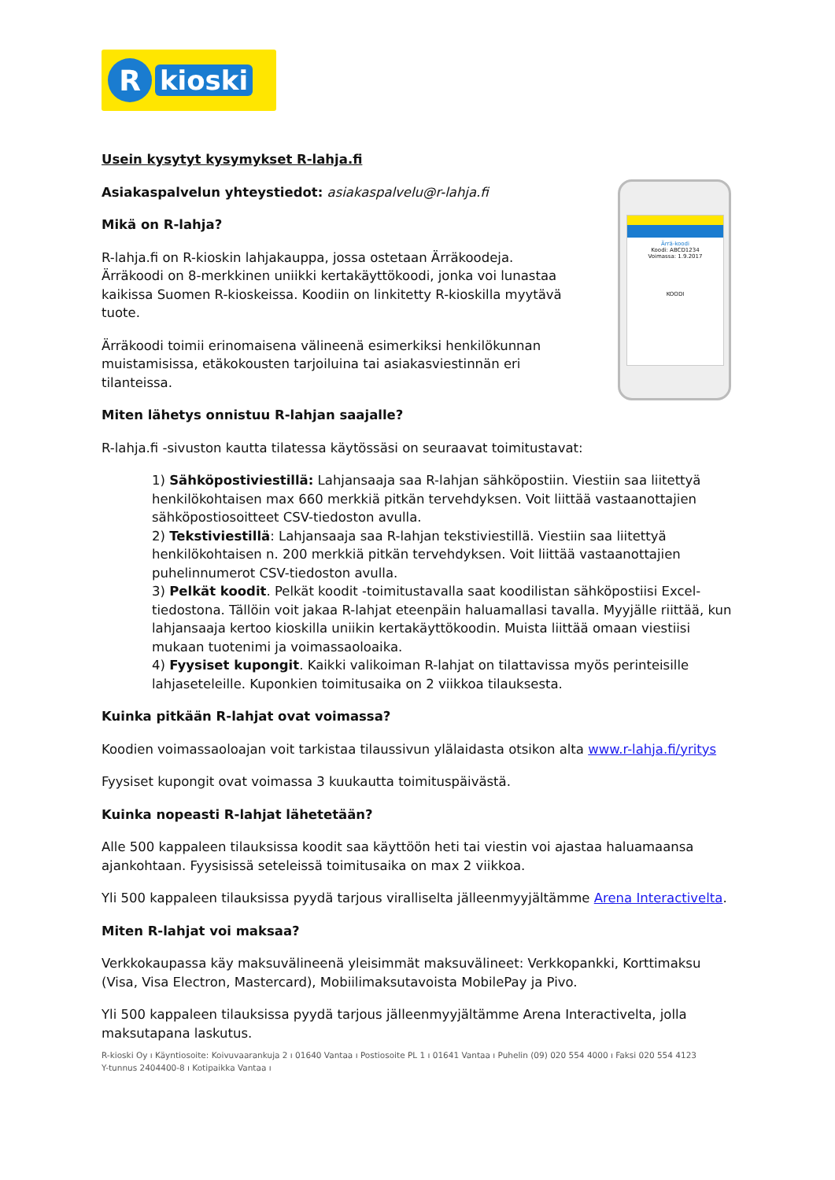R
kioski
Ärrä-koodi
Koodi: ABCD1234
Voimassa: 1.9.2017
KOODI
Usein kysytyt kysymykset R-lahja.fi
Asiakaspalvelun yhteystiedot: asiakaspalvelu@r-lahja.fi
Mikä on R-lahja?
R-lahja.fi on R-kioskin lahjakauppa, jossa ostetaan Ärräkoodeja. Ärräkoodi on 8-merkkinen uniikki kertakäyttökoodi, jonka voi lunastaa kaikissa Suomen R-kioskeissa. Koodiin on linkitetty R-kioskilla myytävä tuote.
Ärräkoodi toimii erinomaisena välineenä esimerkiksi henkilökunnan muistamisissa, etäkokousten tarjoiluina tai asiakasviestinnän eri tilanteissa.
Miten lähetys onnistuu R-lahjan saajalle?
R-lahja.fi -sivuston kautta tilatessa käytössäsi on seuraavat toimitustavat:
1) Sähköpostiviestillä: Lahjansaaja saa R-lahjan sähköpostiin. Viestiin saa liitettyä henkilökohtaisen max 660 merkkiä pitkän tervehdyksen. Voit liittää vastaanottajien sähköpostiosoitteet CSV-tiedoston avulla.
2) Tekstiviestillä: Lahjansaaja saa R-lahjan tekstiviestillä. Viestiin saa liitettyä henkilökohtaisen n. 200 merkkiä pitkän tervehdyksen. Voit liittää vastaanottajien puhelinnumerot CSV-tiedoston avulla.
3) Pelkät koodit. Pelkät koodit -toimitustavalla saat koodilistan sähköpostiisi Excel-tiedostona. Tällöin voit jakaa R-lahjat eteenpäin haluamallasi tavalla. Myyjälle riittää, kun lahjansaaja kertoo kioskilla uniikin kertakäyttökoodin. Muista liittää omaan viestiisi mukaan tuotenimi ja voimassaoloaika.
4) Fyysiset kupongit. Kaikki valikoiman R-lahjat on tilattavissa myös perinteisille lahjaseteleille. Kuponkien toimitusaika on 2 viikkoa tilauksesta.
Kuinka pitkään R-lahjat ovat voimassa?
Koodien voimassaoloajan voit tarkistaa tilaussivun ylälaidasta otsikon alta www.r-lahja.fi/yritys
Fyysiset kupongit ovat voimassa 3 kuukautta toimituspäivästä.
Kuinka nopeasti R-lahjat lähetetään?
Alle 500 kappaleen tilauksissa koodit saa käyttöön heti tai viestin voi ajastaa haluamaansa ajankohtaan. Fyysisissä seteleissä toimitusaika on max 2 viikkoa.
Yli 500 kappaleen tilauksissa pyydä tarjous viralliselta jälleenmyyjältämme Arena Interactivelta.
Miten R-lahjat voi maksaa?
Verkkokaupassa käy maksuvälineenä yleisimmät maksuvälineet: Verkkopankki, Korttimaksu (Visa, Visa Electron, Mastercard), Mobiilimaksutavoista MobilePay ja Pivo.
Yli 500 kappaleen tilauksissa pyydä tarjous jälleenmyyjältämme Arena Interactivelta, jolla maksutapana laskutus.
R-kioski Oy ı Käyntiosoite: Koivuvaarankuja 2 ı 01640 Vantaa ı Postiosoite PL 1 ı 01641 Vantaa ı Puhelin (09) 020 554 4000 ı Faksi 020 554 4123
Y-tunnus 2404400-8 ı Kotipaikka Vantaa ı